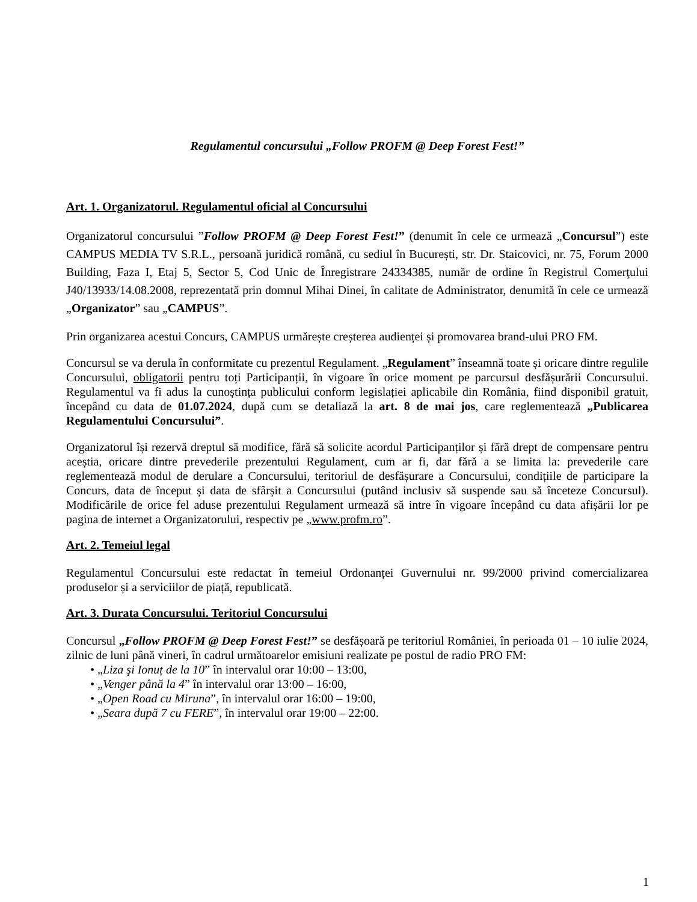Regulamentul concursului „Follow PROFM @ Deep Forest Fest!”
Art. 1. Organizatorul. Regulamentul oficial al Concursului
Organizatorul concursului ”Follow PROFM @ Deep Forest Fest!” (denumit în cele ce urmează „Concursul”) este CAMPUS MEDIA TV S.R.L., persoană juridică română, cu sediul în București, str. Dr. Staicovici, nr. 75, Forum 2000 Building, Faza I, Etaj 5, Sector 5, Cod Unic de Înregistrare 24334385, număr de ordine în Registrul Comerţului J40/13933/14.08.2008, reprezentată prin domnul Mihai Dinei, în calitate de Administrator, denumită în cele ce urmează „Organizator” sau „CAMPUS”.
Prin organizarea acestui Concurs, CAMPUS urmărește creșterea audienței și promovarea brand-ului PRO FM.
Concursul se va derula în conformitate cu prezentul Regulament. „Regulament” înseamnă toate și oricare dintre regulile Concursului, obligatorii pentru toți Participanții, în vigoare în orice moment pe parcursul desfășurării Concursului. Regulamentul va fi adus la cunoștința publicului conform legislației aplicabile din România, fiind disponibil gratuit, începând cu data de 01.07.2024, după cum se detaliază la art. 8 de mai jos, care reglementează „Publicarea Regulamentului Concursului”.
Organizatorul își rezervă dreptul să modifice, fără să solicite acordul Participanților și fără drept de compensare pentru aceștia, oricare dintre prevederile prezentului Regulament, cum ar fi, dar fără a se limita la: prevederile care reglementează modul de derulare a Concursului, teritoriul de desfășurare a Concursului, condițiile de participare la Concurs, data de început și data de sfârșit a Concursului (putând inclusiv să suspende sau să înceteze Concursul). Modificările de orice fel aduse prezentului Regulament urmează să intre în vigoare începând cu data afișării lor pe pagina de internet a Organizatorului, respectiv pe „www.profm.ro”.
Art. 2. Temeiul legal
Regulamentul Concursului este redactat în temeiul Ordonanței Guvernului nr. 99/2000 privind comercializarea produselor și a serviciilor de piață, republicată.
Art. 3. Durata Concursului. Teritoriul Concursului
Concursul „Follow PROFM @ Deep Forest Fest!” se desfășoară pe teritoriul României, în perioada 01 – 10 iulie 2024, zilnic de luni până vineri, în cadrul următoarelor emisiuni realizate pe postul de radio PRO FM:
• „Liza şi Ionuț de la 10” în intervalul orar 10:00 – 13:00,
• „Venger până la 4” în intervalul orar 13:00 – 16:00,
• „Open Road cu Miruna”, în intervalul orar 16:00 – 19:00,
• „Seara după 7 cu FERE”, în intervalul orar 19:00 – 22:00.
1